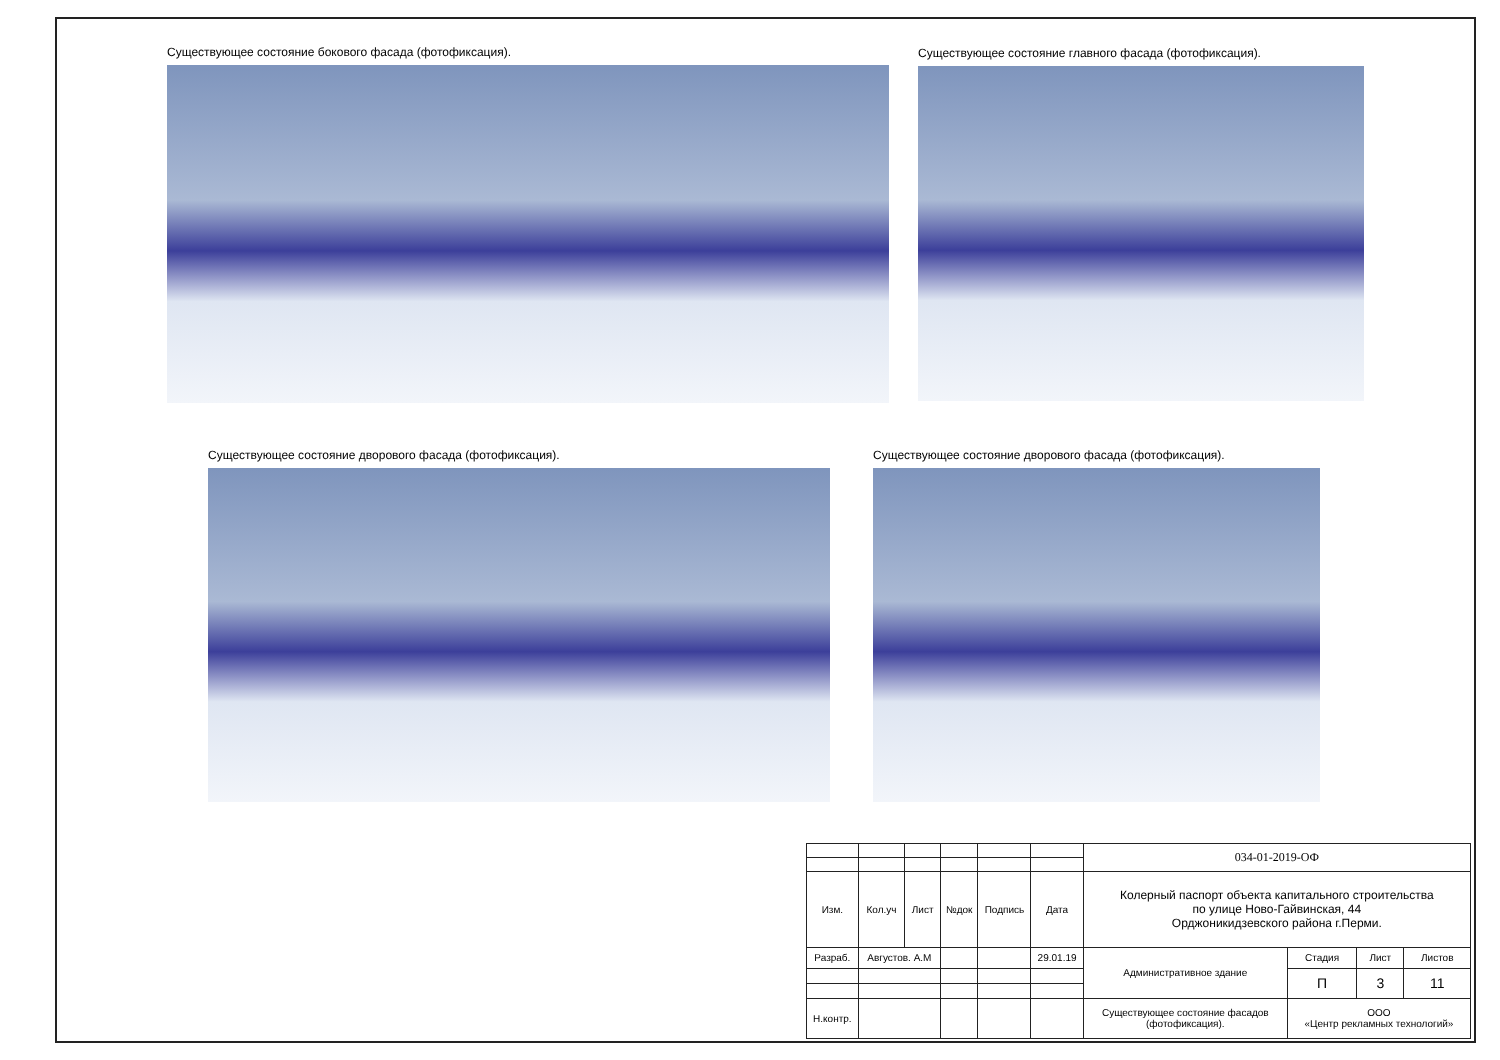Существующее состояние бокового фасада (фотофиксация).
Существующее состояние главного фасада (фотофиксация).
Существующее состояние дворового фасада (фотофиксация).
Существующее состояние дворового фасада (фотофиксация).
| | | | | | | 034-01-2019-ОФ | | | |
| Изм. | Кол.уч | Лист | №док | Подпись | Дата | Колерный паспорт объекта капитального строительства по улице Ново-Гайвинская, 44 Орджоникидзевского района г.Перми. | | | |
| Разраб. | Августов. А.М | | | | 29.01.19 | Административное здание | Стадия | Лист | Листов |
| | | | | | | | П | 3 | 11 |
| Н.контр. | | | | | | Существующее состояние фасадов (фотофиксация). | ООО «Центр рекламных технологий» | | |